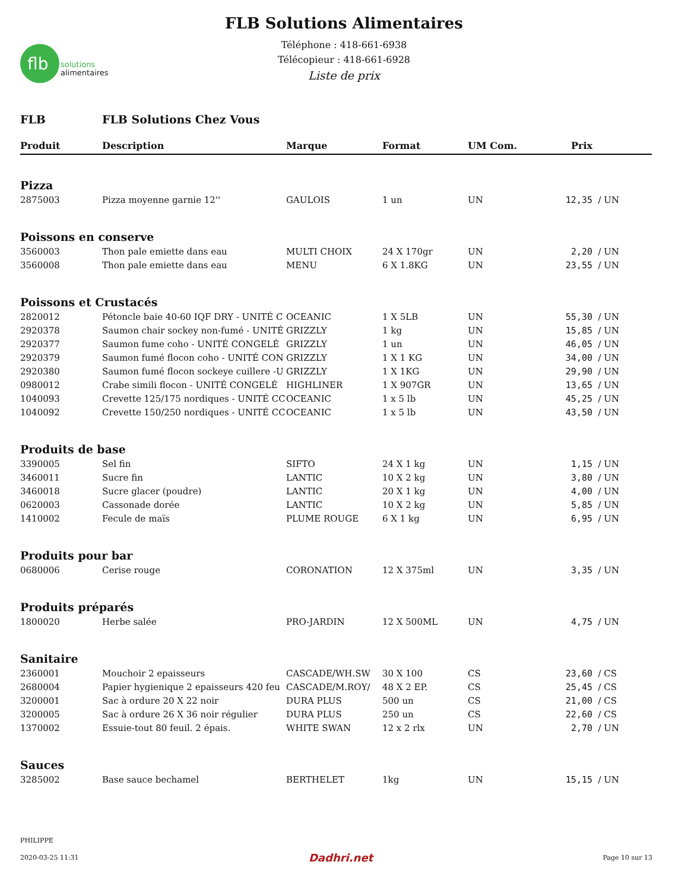flb
solutions
alimentaires
FLB Solutions Alimentaires
Téléphone : 418-661-6938
Télécopieur : 418-661-6928
Liste de prix
FLB FLB Solutions Chez Vous
| Produit | Description | Marque | Format | UM Com. | Prix | |
| --- | --- | --- | --- | --- | --- | --- |
| Pizza | | | | | | |
| 2875003 | Pizza moyenne garnie 12'' | GAULOIS | 1 un | UN | 12,35 | / UN |
| Poissons en conserve | | | | | | |
| 3560003 | Thon pale emiette dans eau | MULTI CHOIX | 24 X 170gr | UN | 2,20 | / UN |
| 3560008 | Thon pale emiette dans eau | MENU | 6 X 1.8KG | UN | 23,55 | / UN |
| Poissons et Crustacés | | | | | | |
| 2820012 | Pétoncle baie 40-60 IQF DRY - UNITÉ C | OCEANIC | 1 X 5LB | UN | 55,30 | / UN |
| 2920378 | Saumon chair sockey non-fumé - UNITÉ | GRIZZLY | 1 kg | UN | 15,85 | / UN |
| 2920377 | Saumon fume coho - UNITÉ CONGELÉ | GRIZZLY | 1 un | UN | 46,05 | / UN |
| 2920379 | Saumon fumé flocon coho - UNITÉ CON | GRIZZLY | 1 X 1 KG | UN | 34,00 | / UN |
| 2920380 | Saumon fumé flocon sockeye cuillere -U | GRIZZLY | 1 X 1KG | UN | 29,90 | / UN |
| 0980012 | Crabe simili flocon - UNITÉ CONGELÉ | HIGHLINER | 1 X 907GR | UN | 13,65 | / UN |
| 1040093 | Crevette 125/175 nordiques - UNITÉ CC | OCEANIC | 1 x 5 lb | UN | 45,25 | / UN |
| 1040092 | Crevette 150/250 nordiques - UNITÉ CC | OCEANIC | 1 x 5 lb | UN | 43,50 | / UN |
| Produits de base | | | | | | |
| 3390005 | Sel fin | SIFTO | 24 X 1 kg | UN | 1,15 | / UN |
| 3460011 | Sucre fin | LANTIC | 10 X 2 kg | UN | 3,80 | / UN |
| 3460018 | Sucre glacer (poudre) | LANTIC | 20 X 1 kg | UN | 4,00 | / UN |
| 0620003 | Cassonade dorée | LANTIC | 10 X 2 kg | UN | 5,85 | / UN |
| 1410002 | Fecule de maïs | PLUME ROUGE | 6 X 1 kg | UN | 6,95 | / UN |
| Produits pour bar | | | | | | |
| 0680006 | Cerise rouge | CORONATION | 12 X 375ml | UN | 3,35 | / UN |
| Produits préparés | | | | | | |
| 1800020 | Herbe salée | PRO-JARDIN | 12 X 500ML | UN | 4,75 | / UN |
| Sanitaire | | | | | | |
| 2360001 | Mouchoir 2 epaisseurs | CASCADE/WH.SW | 30 X 100 | CS | 23,60 | / CS |
| 2680004 | Papier hygienique 2 epaisseurs 420 feu | CASCADE/M.ROY/ | 48 X 2 EP. | CS | 25,45 | / CS |
| 3200001 | Sac à ordure 20 X 22 noir | DURA PLUS | 500 un | CS | 21,00 | / CS |
| 3200005 | Sac à ordure 26 X 36 noir régulier | DURA PLUS | 250 un | CS | 22,60 | / CS |
| 1370002 | Essuie-tout 80 feuil. 2 épais. | WHITE SWAN | 12 x 2 rlx | UN | 2,70 | / UN |
| Sauces | | | | | | |
| 3285002 | Base sauce bechamel | BERTHELET | 1kg | UN | 15,15 | / UN |
PHILIPPE
2020-03-25 11:31 Dadhri.net Page 10 sur 13